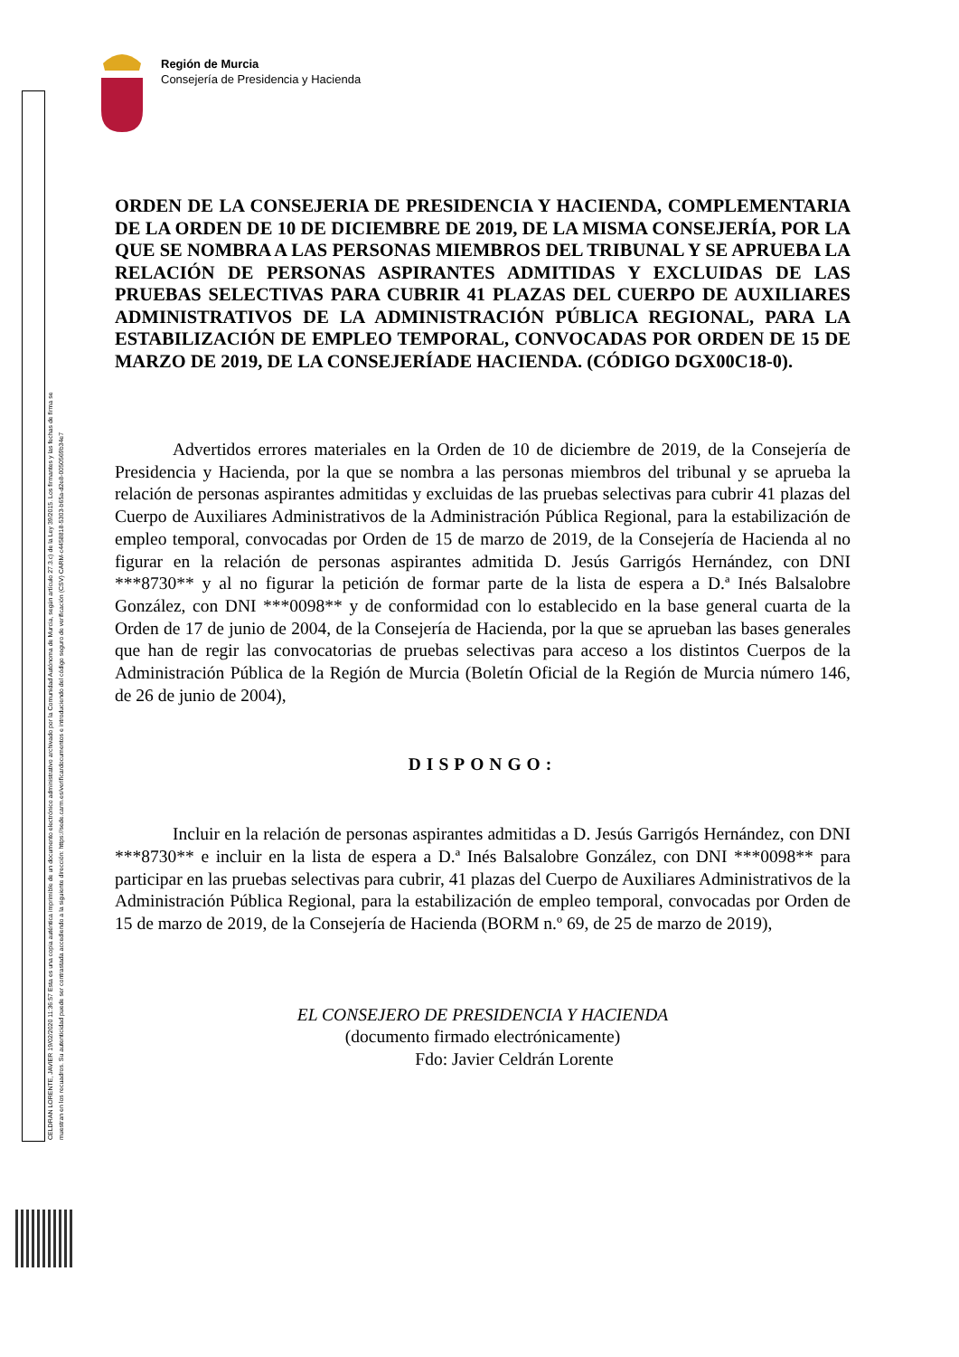Región de Murcia
Consejería de Presidencia y Hacienda
CELDRAN LORENTE, JAVIER 19/02/2020 11:36:57 Esta es una copia auténtica imprimible de un documento electrónico administrativo archivado por la Comunidad Autónoma de Murcia, según artículo 27.3.c) de la Ley 39/2015. Los firmantes y las fechas de firma se muestran en los recuadros. Su autenticidad puede ser contrastada accediendo a la siguiente dirección: https://sede.carm.es/verificardocumentos e introduciendo del código seguro de verificación (CSV) CARM-c4458818-5303-b65a-d2e8-0050569b34e7
ORDEN DE LA CONSEJERIA DE PRESIDENCIA Y HACIENDA, COMPLEMENTARIA DE LA ORDEN DE 10 DE DICIEMBRE DE 2019, DE LA MISMA CONSEJERÍA, POR LA QUE SE NOMBRA A LAS PERSONAS MIEMBROS DEL TRIBUNAL Y SE APRUEBA LA RELACIÓN DE PERSONAS ASPIRANTES ADMITIDAS Y EXCLUIDAS DE LAS PRUEBAS SELECTIVAS PARA CUBRIR 41 PLAZAS DEL CUERPO DE AUXILIARES ADMINISTRATIVOS DE LA ADMINISTRACIÓN PÚBLICA REGIONAL, PARA LA ESTABILIZACIÓN DE EMPLEO TEMPORAL, CONVOCADAS POR ORDEN DE 15 DE MARZO DE 2019, DE LA CONSEJERÍADE HACIENDA. (CÓDIGO DGX00C18-0).
Advertidos errores materiales en la Orden de 10 de diciembre de 2019, de la Consejería de Presidencia y Hacienda, por la que se nombra a las personas miembros del tribunal y se aprueba la relación de personas aspirantes admitidas y excluidas de las pruebas selectivas para cubrir 41 plazas del Cuerpo de Auxiliares Administrativos de la Administración Pública Regional, para la estabilización de empleo temporal, convocadas por Orden de 15 de marzo de 2019, de la Consejería de Hacienda al no figurar en la relación de personas aspirantes admitida D. Jesús Garrigós Hernández, con DNI ***8730** y al no figurar la petición de formar parte de la lista de espera a D.ª Inés Balsalobre González, con DNI ***0098** y de conformidad con lo establecido en la base general cuarta de la Orden de 17 de junio de 2004, de la Consejería de Hacienda, por la que se aprueban las bases generales que han de regir las convocatorias de pruebas selectivas para acceso a los distintos Cuerpos de la Administración Pública de la Región de Murcia (Boletín Oficial de la Región de Murcia número 146, de 26 de junio de 2004),
DISPONGO:
Incluir en la relación de personas aspirantes admitidas a D. Jesús Garrigós Hernández, con DNI ***8730** e incluir en la lista de espera a D.ª Inés Balsalobre González, con DNI ***0098** para participar en las pruebas selectivas para cubrir, 41 plazas del Cuerpo de Auxiliares Administrativos de la Administración Pública Regional, para la estabilización de empleo temporal, convocadas por Orden de 15 de marzo de 2019, de la Consejería de Hacienda (BORM n.º 69, de 25 de marzo de 2019),
EL CONSEJERO DE PRESIDENCIA Y HACIENDA
(documento firmado electrónicamente)
Fdo: Javier Celdrán Lorente